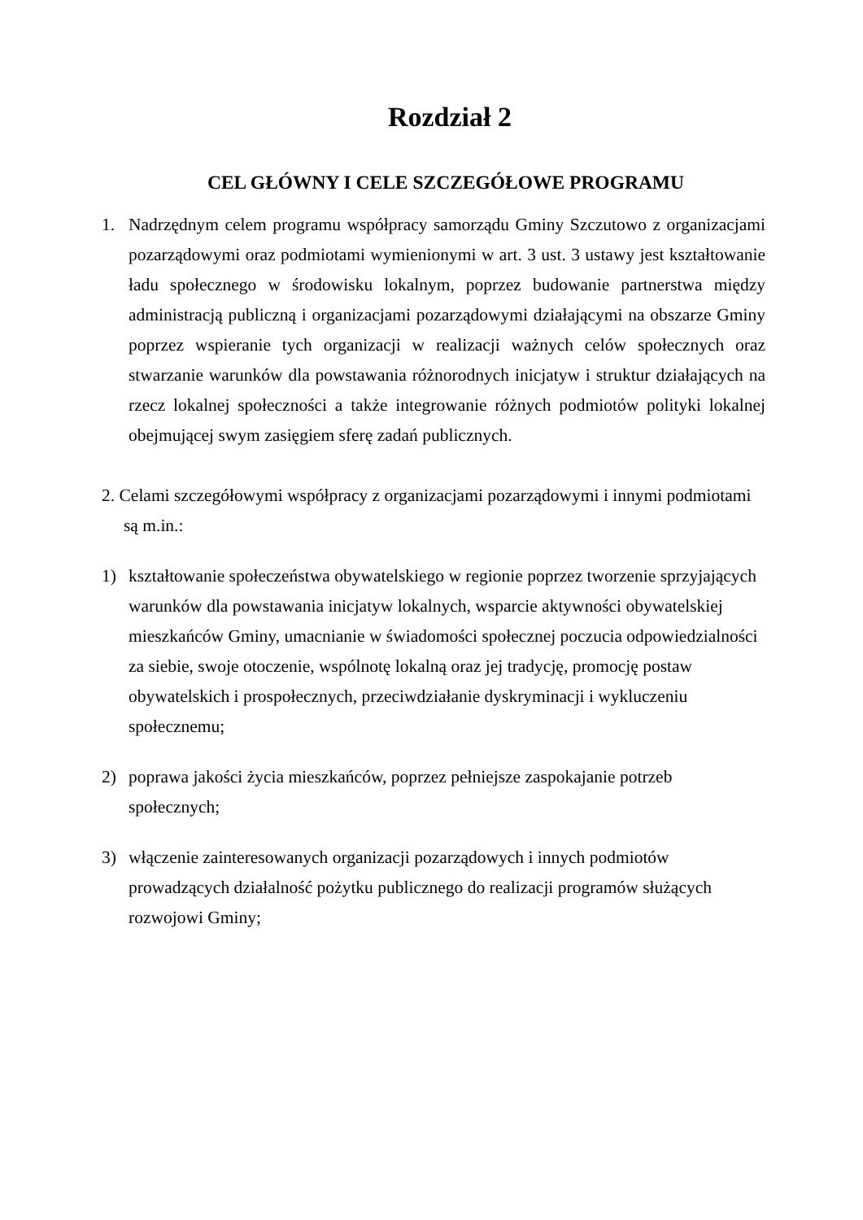Rozdział 2
CEL GŁÓWNY I CELE SZCZEGÓŁOWE PROGRAMU
1. Nadrzędnym celem programu współpracy samorządu Gminy Szczutowo z organizacjami pozarządowymi oraz podmiotami wymienionymi w art. 3 ust. 3 ustawy jest kształtowanie ładu społecznego w środowisku lokalnym, poprzez budowanie partnerstwa między administracją publiczną i organizacjami pozarządowymi działającymi na obszarze Gminy poprzez wspieranie tych organizacji w realizacji ważnych celów społecznych oraz stwarzanie warunków dla powstawania różnorodnych inicjatyw i struktur działających na rzecz lokalnej społeczności a także integrowanie różnych podmiotów polityki lokalnej obejmującej swym zasięgiem sferę zadań publicznych.
2. Celami szczegółowymi współpracy z organizacjami pozarządowymi i innymi podmiotami są m.in.:
1) kształtowanie społeczeństwa obywatelskiego w regionie poprzez tworzenie sprzyjających warunków dla powstawania inicjatyw lokalnych, wsparcie aktywności obywatelskiej mieszkańców Gminy, umacnianie w świadomości społecznej poczucia odpowiedzialności za siebie, swoje otoczenie, wspólnotę lokalną oraz jej tradycję, promocję postaw obywatelskich i prospołecznych, przeciwdziałanie dyskryminacji i wykluczeniu społecznemu;
2) poprawa jakości życia mieszkańców, poprzez pełniejsze zaspokajanie potrzeb społecznych;
3) włączenie zainteresowanych organizacji pozarządowych i innych podmiotów prowadzących działalność pożytku publicznego do realizacji programów służących rozwojowi Gminy;